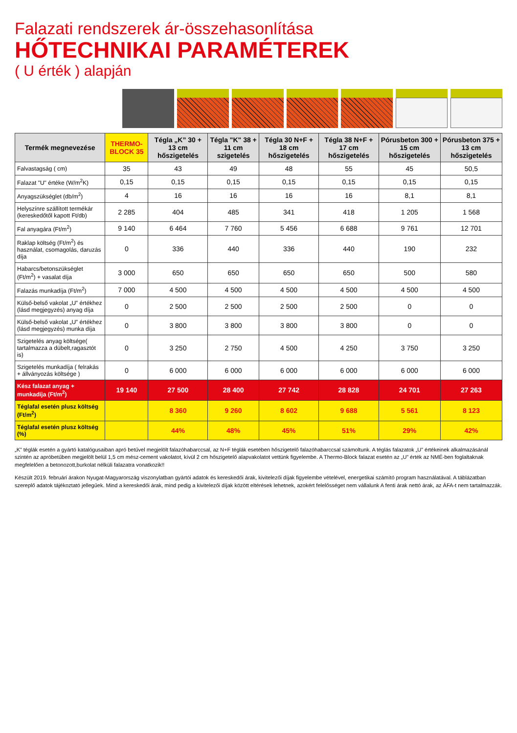Falazati rendszerek ár-összehasonlítása
HŐTECHNIKAI PARAMÉTEREK
( U érték ) alapján
| Termék megnevezése | THERMO-BLOCK 35 | Tégla „K” 30 + 13 cm hőszigetelés | Tégla "K" 38 + 11 cm szigetelés | Tégla 30 N+F + 18 cm hőszigetelés | Tégla 38 N+F + 17 cm hőszigetelés | Pórusbeton 300 + 15 cm hőszigetelés | Pórusbeton 375 + 13 cm hőszigetelés |
| --- | --- | --- | --- | --- | --- | --- | --- |
| Falvastagság ( cm) | 35 | 43 | 49 | 48 | 55 | 45 | 50,5 |
| Falazat "U" értéke (W/m<sup>2</sup>K) | 0,15 | 0,15 | 0,15 | 0,15 | 0,15 | 0,15 | 0,15 |
| Anyagszükséglet (db/m<sup>2</sup>) | 4 | 16 | 16 | 16 | 16 | 8,1 | 8,1 |
| Helyszínre szállított termékár (kereskedőtől kapott Ft/db) | 2 285 | 404 | 485 | 341 | 418 | 1 205 | 1 568 |
| Fal anyagára (Ft/m<sup>2</sup>) | 9 140 | 6 464 | 7 760 | 5 456 | 6 688 | 9 761 | 12 701 |
| Raklap költség (Ft/m<sup>2</sup>) és használat, csomagolás, daruzás díja | 0 | 336 | 440 | 336 | 440 | 190 | 232 |
| Habarcs/betonszükséglet (Ft/m<sup>2</sup>) + vasalat díja | 3 000 | 650 | 650 | 650 | 650 | 500 | 580 |
| Falazás munkadíja (Ft/m<sup>2</sup>) | 7 000 | 4 500 | 4 500 | 4 500 | 4 500 | 4 500 | 4 500 |
| Külső-belső vakolat „U” értékhez (lásd megjegyzés) anyag díja | 0 | 2 500 | 2 500 | 2 500 | 2 500 | 0 | 0 |
| Külső-belső vakolat „U” értékhez (lásd megjegyzés) munka díja | 0 | 3 800 | 3 800 | 3 800 | 3 800 | 0 | 0 |
| Szigetelés anyag költsége( tartalmazza a dübelt,ragasztót is) | 0 | 3 250 | 2 750 | 4 500 | 4 250 | 3 750 | 3 250 |
| Szigetelés munkadíja ( felrakás + állványozás költsége ) | 0 | 6 000 | 6 000 | 6 000 | 6 000 | 6 000 | 6 000 |
| Kész falazat anyag + munkadíja (Ft/m<sup>2</sup>) | 19 140 | 27 500 | 28 400 | 27 742 | 28 828 | 24 701 | 27 263 |
| Téglafal esetén plusz költség (Ft/m<sup>2</sup>) | | 8 360 | 9 260 | 8 602 | 9 688 | 5 561 | 8 123 |
| Téglafal esetén plusz költség (%) | | 44% | 48% | 45% | 51% | 29% | 42% |
„K” téglák esetén a gyártó katalógusaiban apró betűvel megjelölt falazóhabarccsal, az N+F téglák esetében hőszigetelő falazóhabarccsal számoltunk. A téglás falazatok „U” értékeinek alkalmazásánál szintén az apróbetűben megjelölt belül 1,5 cm mész-cement vakolatot, kívül 2 cm hőszigetelő alapvakolatot vettünk figyelembe. A Thermo-Block falazat esetén az „U” érték az NMÉ-ben foglaltaknak megfelelően a betonozott,burkolat nélküli falazatra vonatkozik!!
Készült 2019. februári árakon Nyugat-Magyarország viszonylatban gyártói adatok és kereskedői árak, kivitelezői díjak figyelembe vételével, energetikai számító program használatával. A táblázatban szereplő adatok tájékoztató jellegűek. Mind a kereskedői árak, mind pedig a kivitelezői díjak között eltérések lehetnek, azokért felelősséget nem vállalunk A fenti árak nettó árak, az ÁFA-t nem tartalmazzák.